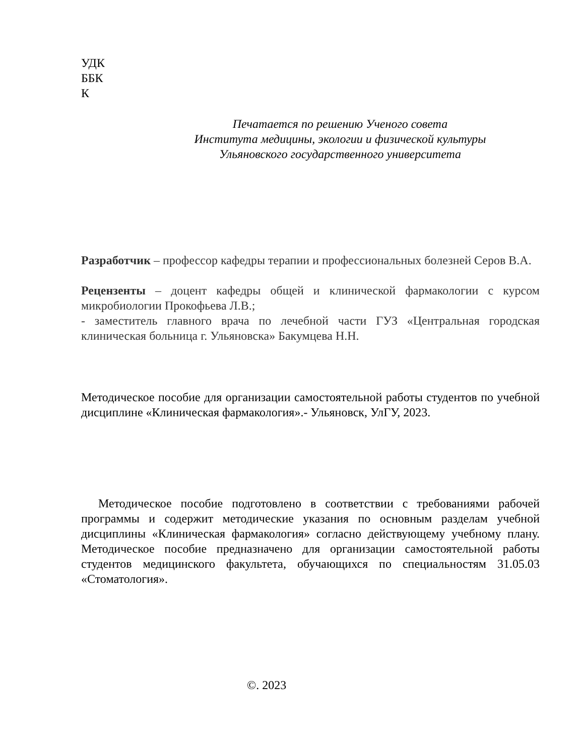УДК
ББК
К
Печатается по решению Ученого совета
Института медицины, экологии и физической культуры
Ульяновского государственного университета
Разработчик – профессор кафедры терапии и профессиональных болезней Серов В.А.
Рецензенты – доцент кафедры общей и клинической фармакологии с курсом микробиологии Прокофьева Л.В.;
- заместитель главного врача по лечебной части ГУЗ «Центральная городская клиническая больница г. Ульяновска» Бакумцева Н.Н.
Методическое пособие для организации самостоятельной работы студентов по учебной дисциплине «Клиническая фармакология».- Ульяновск, УлГУ, 2023.
Методическое пособие подготовлено в соответствии с требованиями рабочей программы и содержит методические указания по основным разделам учебной дисциплины «Клиническая фармакология» согласно действующему учебному плану. Методическое пособие предназначено для организации самостоятельной работы студентов медицинского факультета, обучающихся по специальностям 31.05.03 «Стоматология».
©. 2023